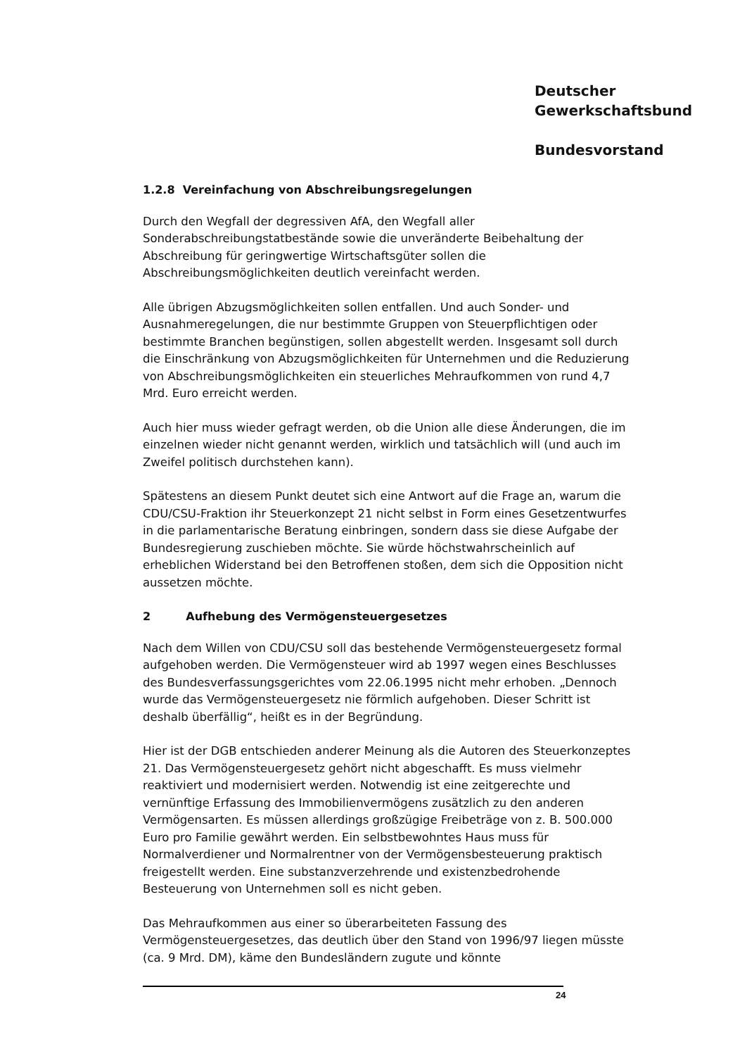Deutscher
Gewerkschaftsbund
Bundesvorstand
1.2.8 Vereinfachung von Abschreibungsregelungen
Durch den Wegfall der degressiven AfA, den Wegfall aller Sonderabschreibungstatbestände sowie die unveränderte Beibehaltung der Abschreibung für geringwertige Wirtschaftsgüter sollen die Abschreibungsmöglichkeiten deutlich vereinfacht werden.
Alle übrigen Abzugsmöglichkeiten sollen entfallen. Und auch Sonder- und Ausnahmeregelungen, die nur bestimmte Gruppen von Steuerpflichtigen oder bestimmte Branchen begünstigen, sollen abgestellt werden. Insgesamt soll durch die Einschränkung von Abzugsmöglichkeiten für Unternehmen und die Reduzierung von Abschreibungsmöglichkeiten ein steuerliches Mehraufkommen von rund 4,7 Mrd. Euro erreicht werden.
Auch hier muss wieder gefragt werden, ob die Union alle diese Änderungen, die im einzelnen wieder nicht genannt werden, wirklich und tatsächlich will (und auch im Zweifel politisch durchstehen kann).
Spätestens an diesem Punkt deutet sich eine Antwort auf die Frage an, warum die CDU/CSU-Fraktion ihr Steuerkonzept 21 nicht selbst in Form eines Gesetzentwurfes in die parlamentarische Beratung einbringen, sondern dass sie diese Aufgabe der Bundesregierung zuschieben möchte. Sie würde höchstwahrscheinlich auf erheblichen Widerstand bei den Betroffenen stoßen, dem sich die Opposition nicht aussetzen möchte.
2 Aufhebung des Vermögensteuergesetzes
Nach dem Willen von CDU/CSU soll das bestehende Vermögensteuergesetz formal aufgehoben werden. Die Vermögensteuer wird ab 1997 wegen eines Beschlusses des Bundesverfassungsgerichtes vom 22.06.1995 nicht mehr erhoben. „Dennoch wurde das Vermögensteuergesetz nie förmlich aufgehoben. Dieser Schritt ist deshalb überfällig“, heißt es in der Begründung.
Hier ist der DGB entschieden anderer Meinung als die Autoren des Steuerkonzeptes 21. Das Vermögensteuergesetz gehört nicht abgeschafft. Es muss vielmehr reaktiviert und modernisiert werden. Notwendig ist eine zeitgerechte und vernünftige Erfassung des Immobilienvermögens zusätzlich zu den anderen Vermögensarten. Es müssen allerdings großzügige Freibeträge von z. B. 500.000 Euro pro Familie gewährt werden. Ein selbstbewohntes Haus muss für Normalverdiener und Normalrentner von der Vermögensbesteuerung praktisch freigestellt werden. Eine substanzverzehrende und existenzbedrohende Besteuerung von Unternehmen soll es nicht geben.
Das Mehraufkommen aus einer so überarbeiteten Fassung des Vermögensteuergesetzes, das deutlich über den Stand von 1996/97 liegen müsste (ca. 9 Mrd. DM), käme den Bundesländern zugute und könnte
24